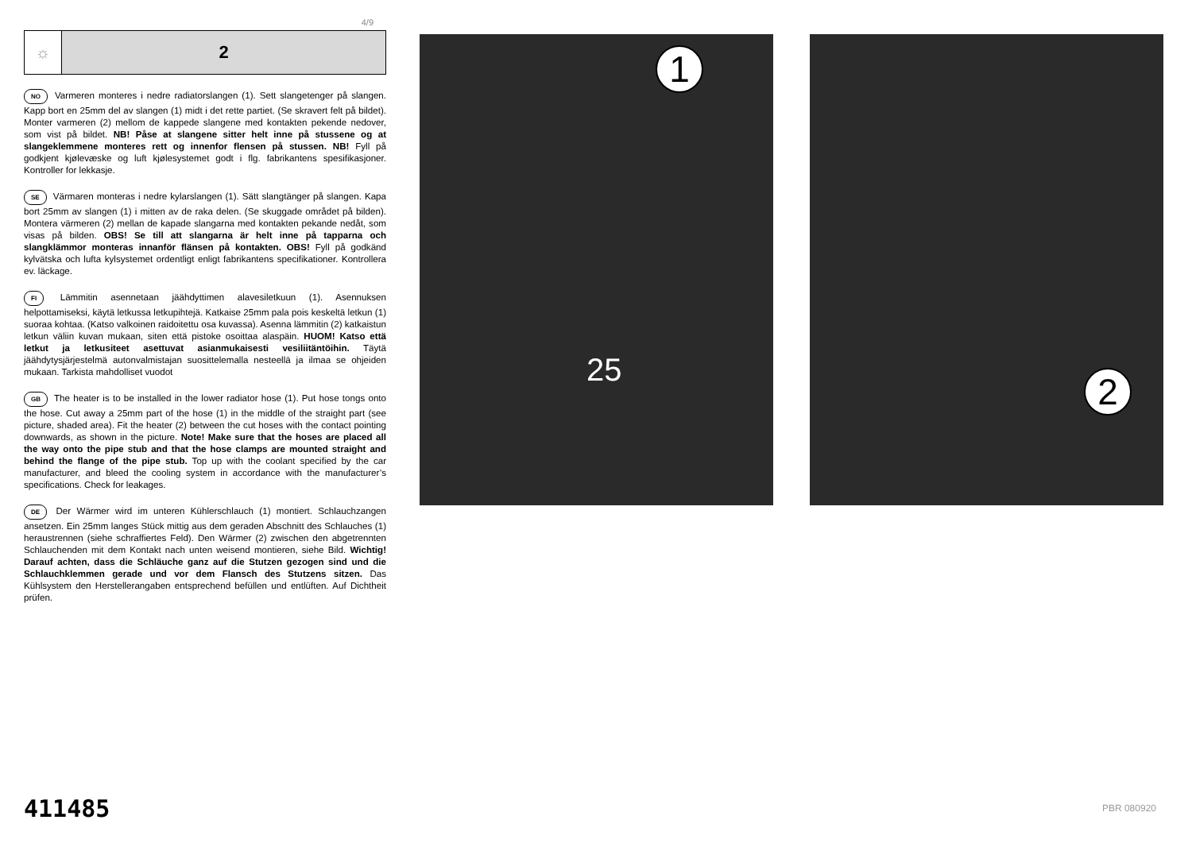4/9
☼
2
NO Varmeren monteres i nedre radiatorslangen (1). Sett slangetenger på slangen. Kapp bort en 25mm del av slangen (1) midt i det rette partiet. (Se skravert felt på bildet). Monter varmeren (2) mellom de kappede slangene med kontakten pekende nedover, som vist på bildet. NB! Påse at slangene sitter helt inne på stussene og at slangeklemmene monteres rett og innenfor flensen på stussen. NB! Fyll på godkjent kjølevæske og luft kjølesystemet godt i flg. fabrikantens spesifikasjoner. Kontroller for lekkasje.
SE Värmaren monteras i nedre kylarslangen (1). Sätt slangtänger på slangen. Kapa bort 25mm av slangen (1) i mitten av de raka delen. (Se skuggade området på bilden). Montera värmeren (2) mellan de kapade slangarna med kontakten pekande nedåt, som visas på bilden. OBS! Se till att slangarna är helt inne på tapparna och slangklämmor monteras innanför flänsen på kontakten. OBS! Fyll på godkänd kylvätska och lufta kylsystemet ordentligt enligt fabrikantens specifikationer. Kontrollera ev. läckage.
FI Lämmitin asennetaan jäähdyttimen alavesiletkuun (1). Asennuksen helpottamiseksi, käytä letkussa letkupihtejä. Katkaise 25mm pala pois keskeltä letkun (1) suoraa kohtaa. (Katso valkoinen raidoitettu osa kuvassa). Asenna lämmitin (2) katkaistun letkun väliin kuvan mukaan, siten että pistoke osoittaa alaspäin. HUOM! Katso että letkut ja letkusiteet asettuvat asianmukaisesti vesiliitäntöihin. Täytä jäähdytysjärjestelmä autonvalmistajan suosittelemalla nesteellä ja ilmaa se ohjeiden mukaan. Tarkista mahdolliset vuodot
GB The heater is to be installed in the lower radiator hose (1). Put hose tongs onto the hose. Cut away a 25mm part of the hose (1) in the middle of the straight part (see picture, shaded area). Fit the heater (2) between the cut hoses with the contact pointing downwards, as shown in the picture. Note! Make sure that the hoses are placed all the way onto the pipe stub and that the hose clamps are mounted straight and behind the flange of the pipe stub. Top up with the coolant specified by the car manufacturer, and bleed the cooling system in accordance with the manufacturer’s specifications. Check for leakages.
DE Der Wärmer wird im unteren Kühlerschlauch (1) montiert. Schlauchzangen ansetzen. Ein 25mm langes Stück mittig aus dem geraden Abschnitt des Schlauches (1) heraustrennen (siehe schraffiertes Feld). Den Wärmer (2) zwischen den abgetrennten Schlauchenden mit dem Kontakt nach unten weisend montieren, siehe Bild. Wichtig! Darauf achten, dass die Schläuche ganz auf die Stutzen gezogen sind und die Schlauchklemmen gerade und vor dem Flansch des Stutzens sitzen. Das Kühlsystem den Herstellerangaben entsprechend befüllen und entlüften. Auf Dichtheit prüfen.
1
25
2
411485 PBR 080920